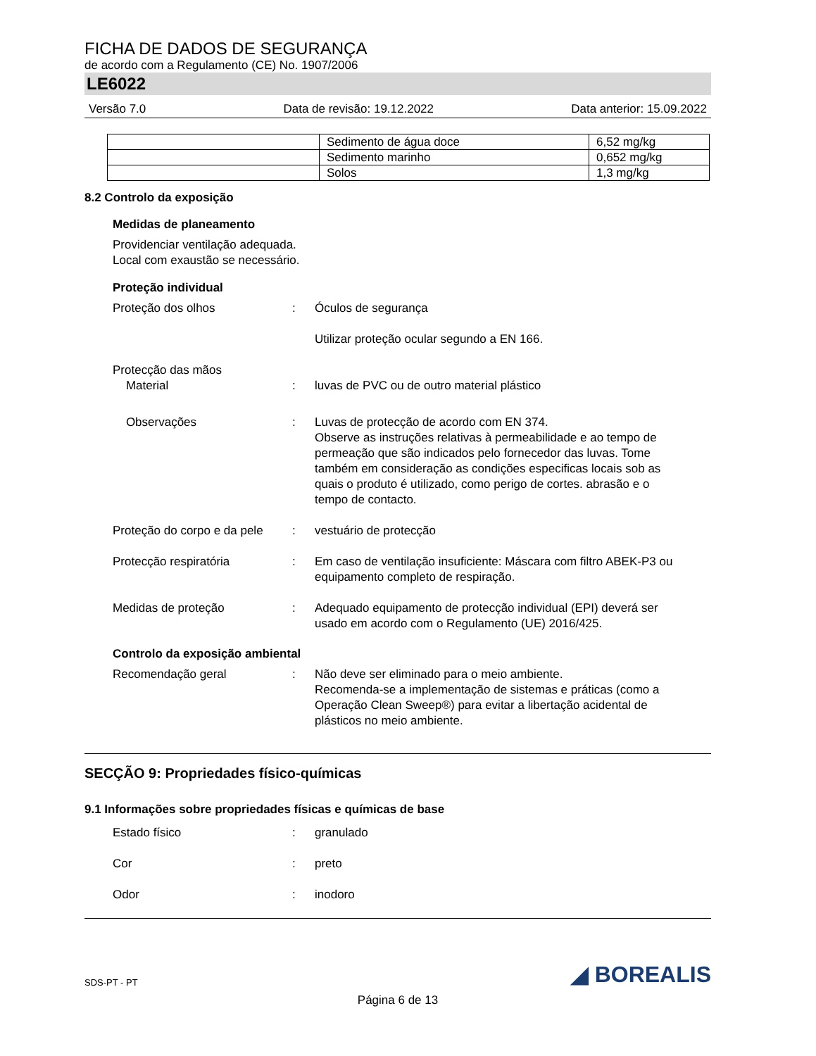FICHA DE DADOS DE SEGURANÇA
de acordo com a Regulamento (CE) No. 1907/2006
LE6022
Versão 7.0 Data de revisão: 19.12.2022 Data anterior: 15.09.2022
| | Sedimento de água doce | 6,52 mg/kg |
| | Sedimento marinho | 0,652 mg/kg |
| | Solos | 1,3 mg/kg |
8.2 Controlo da exposição
Medidas de planeamento
Providenciar ventilação adequada.
Local com exaustão se necessário.
Proteção individual
Proteção dos olhos : Óculos de segurança
Utilizar proteção ocular segundo a EN 166.
Protecção das mãos
Material
:
luvas de PVC ou de outro material plástico
Observações : Luvas de protecção de acordo com EN 374.
Observe as instruções relativas à permeabilidade e ao tempo de permeação que são indicados pelo fornecedor das luvas. Tome também em consideração as condições especificas locais sob as quais o produto é utilizado, como perigo de cortes. abrasão e o tempo de contacto.
Proteção do corpo e da pele
: vestuário de protecção
Protecção respiratória : Em caso de ventilação insuficiente: Máscara com filtro ABEK-P3 ou equipamento completo de respiração.
Medidas de proteção : Adequado equipamento de protecção individual (EPI) deverá ser usado em acordo com o Regulamento (UE) 2016/425.
Controlo da exposição ambiental
Recomendação geral : Não deve ser eliminado para o meio ambiente.
Recomenda-se a implementação de sistemas e práticas (como a Operação Clean Sweep®) para evitar a libertação acidental de plásticos no meio ambiente.
SECÇÃO 9: Propriedades físico-químicas
9.1 Informações sobre propriedades físicas e químicas de base
Estado físico : granulado
Cor : preto
Odor : inodoro
SDS-PT - PT ◢ BOREALIS
Página 6 de 13